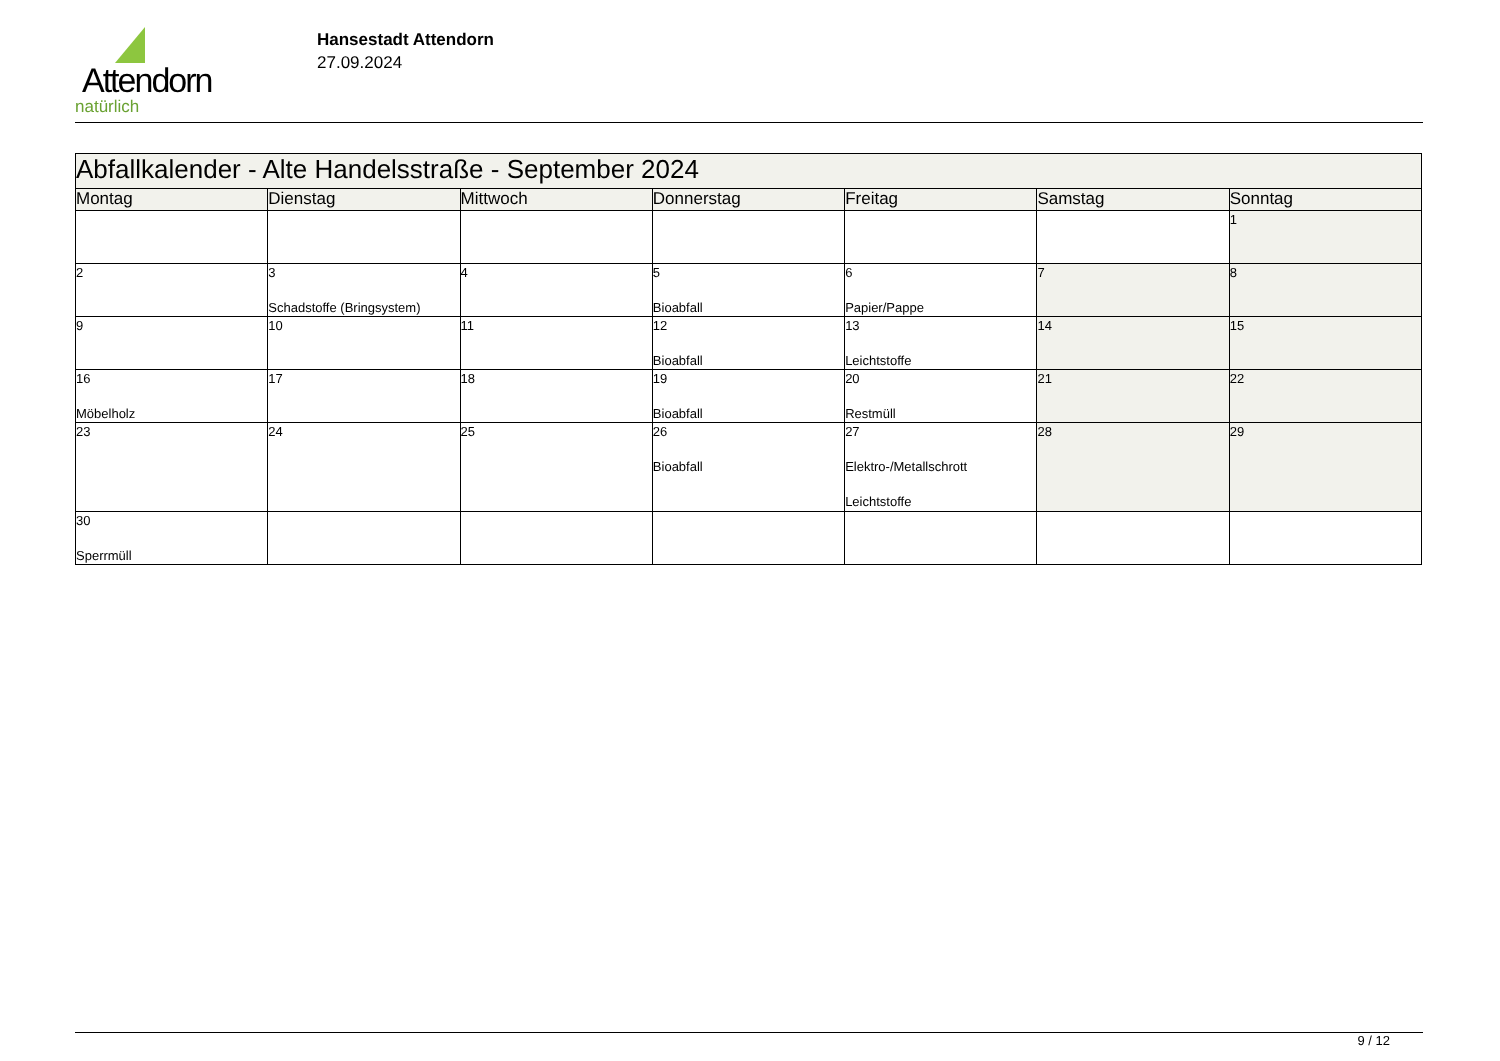Attendorn
natürlich
Hansestadt Attendorn
27.09.2024
| Abfallkalender - Alte Handelsstraße - September 2024 | | | | | | |
| --- | --- | --- | --- | --- | --- | --- |
| Montag | Dienstag | Mittwoch | Donnerstag | Freitag | Samstag | Sonntag |
| | | | | | | 1 |
| 2 | 3 Schadstoffe (Bringsystem) | 4 | 5 Bioabfall | 6 Papier/Pappe | 7 | 8 |
| 9 | 10 | 11 | 12 Bioabfall | 13 Leichtstoffe | 14 | 15 |
| 16 Möbelholz | 17 | 18 | 19 Bioabfall | 20 Restmüll | 21 | 22 |
| 23 | 24 | 25 | 26 Bioabfall | 27 Elektro-/Metallschrott Leichtstoffe | 28 | 29 |
| 30 Sperrmüll | | | | | | |
9 / 12